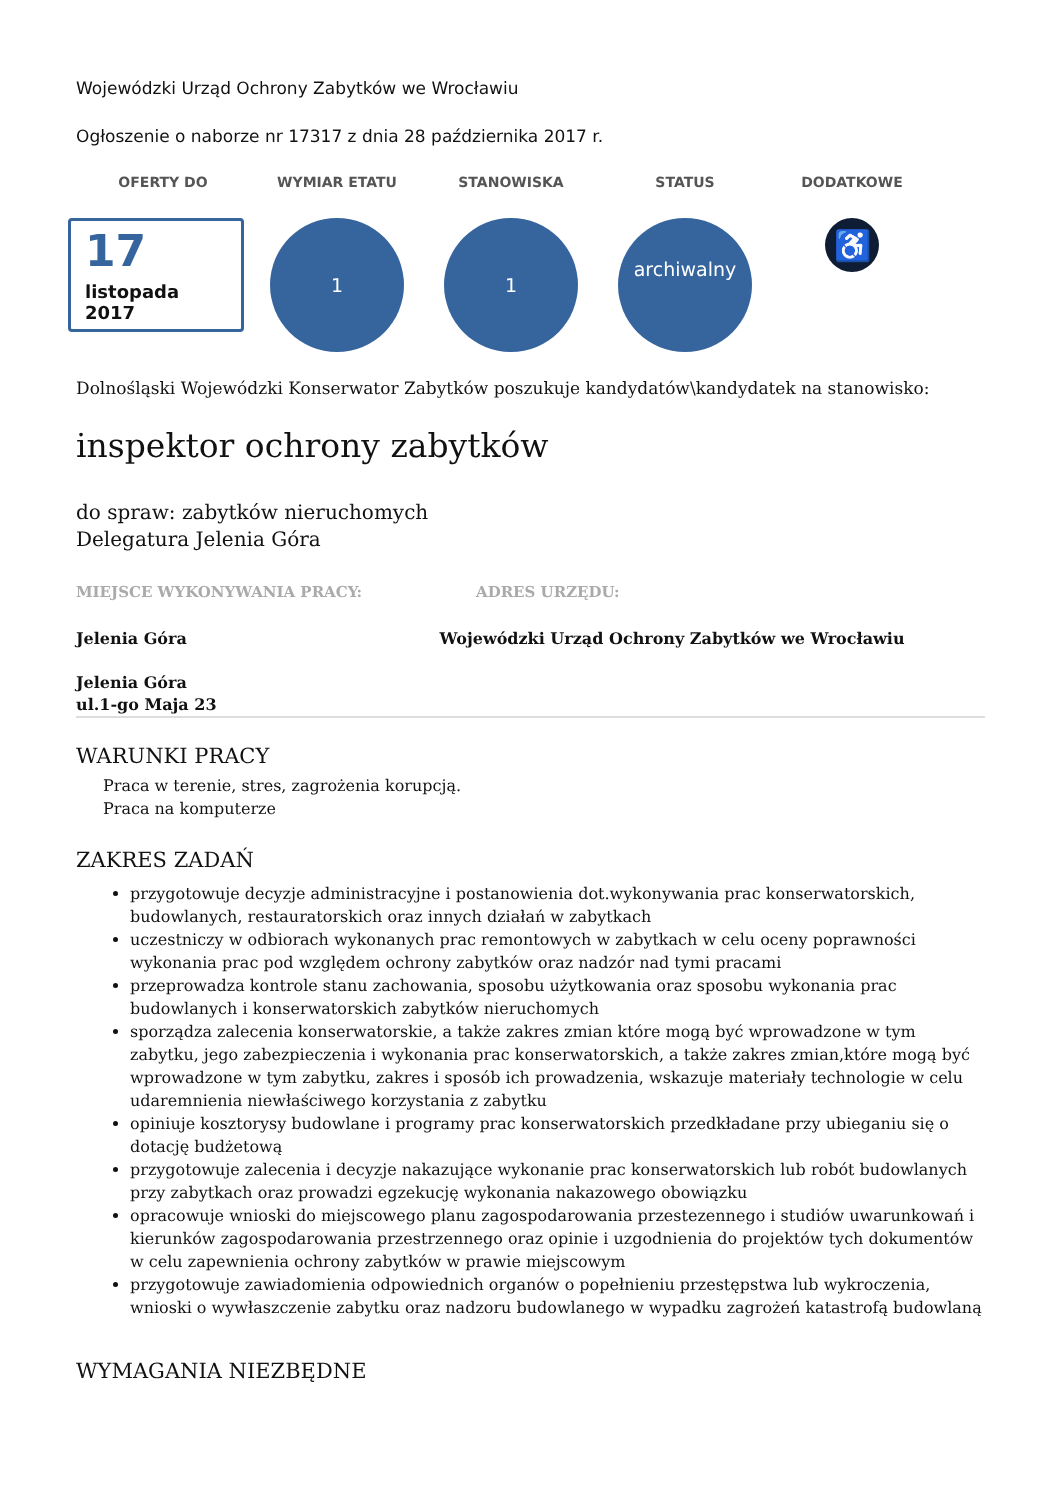Wojewódzki Urząd Ochrony Zabytków we Wrocławiu
Ogłoszenie o naborze nr 17317 z dnia 28 października 2017 r.
OFERTY DO
17
listopada
2017
WYMIAR ETATU
1
STANOWISKA
1
STATUS
archiwalny
DODATKOWE
♿
Dolnośląski Wojewódzki Konserwator Zabytków poszukuje kandydatów\kandydatek na stanowisko:
inspektor ochrony zabytków
do spraw: zabytków nieruchomych
Delegatura Jelenia Góra
MIEJSCE WYKONYWANIA PRACY: ADRES URZĘDU:
Jelenia Góra Wojewódzki Urząd Ochrony Zabytków we Wrocławiu
Jelenia Góra
ul.1-go Maja 23
WARUNKI PRACY
Praca w terenie, stres, zagrożenia korupcją.
Praca na komputerze
ZAKRES ZADAŃ
przygotowuje decyzje administracyjne i postanowienia dot.wykonywania prac konserwatorskich, budowlanych, restauratorskich oraz innych działań w zabytkach
uczestniczy w odbiorach wykonanych prac remontowych w zabytkach w celu oceny poprawności wykonania prac pod względem ochrony zabytków oraz nadzór nad tymi pracami
przeprowadza kontrole stanu zachowania, sposobu użytkowania oraz sposobu wykonania prac budowlanych i konserwatorskich zabytków nieruchomych
sporządza zalecenia konserwatorskie, a także zakres zmian które mogą być wprowadzone w tym zabytku, jego zabezpieczenia i wykonania prac konserwatorskich, a także zakres zmian,które mogą być wprowadzone w tym zabytku, zakres i sposób ich prowadzenia, wskazuje materiały technologie w celu udaremnienia niewłaściwego korzystania z zabytku
opiniuje kosztorysy budowlane i programy prac konserwatorskich przedkładane przy ubieganiu się o dotację budżetową
przygotowuje zalecenia i decyzje nakazujące wykonanie prac konserwatorskich lub robót budowlanych przy zabytkach oraz prowadzi egzekucję wykonania nakazowego obowiązku
opracowuje wnioski do miejscowego planu zagospodarowania przestezennego i studiów uwarunkowań i kierunków zagospodarowania przestrzennego oraz opinie i uzgodnienia do projektów tych dokumentów w celu zapewnienia ochrony zabytków w prawie miejscowym
przygotowuje zawiadomienia odpowiednich organów o popełnieniu przestępstwa lub wykroczenia, wnioski o wywłaszczenie zabytku oraz nadzoru budowlanego w wypadku zagrożeń katastrofą budowlaną
WYMAGANIA NIEZBĘDNE